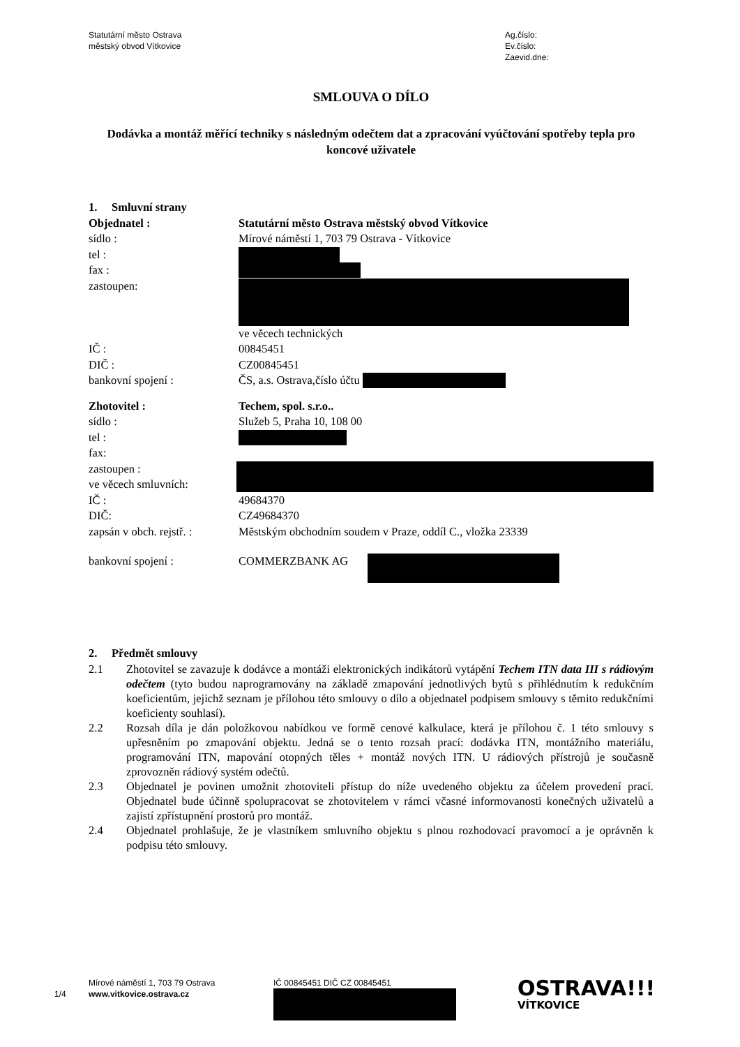Statutární město Ostrava
městský obvod Vítkovice
Ag.číslo:
Ev.číslo:
Zaevid.dne:
SMLOUVA O DÍLO
Dodávka a montáž měřící techniky s následným odečtem dat a zpracování vyúčtování spotřeby tepla pro koncové uživatele
1. Smluvní strany
Objednatel : Statutární město Ostrava městský obvod Vítkovice
sídlo : Mírové náměstí 1, 703 79 Ostrava - Vítkovice
tel :
fax :
zastoupen:
ve věcech technických
IČ : 00845451
DIČ : CZ00845451
bankovní spojení : ČS, a.s. Ostrava,číslo účtu
Zhotovitel : Techem, spol. s.r.o..
sídlo : Služeb 5, Praha 10, 108 00
tel :
fax:
zastoupen :
ve věcech smluvních:
IČ : 49684370
DIČ: CZ49684370
zapsán v obch. rejstř. : Městským obchodním soudem v Praze, oddíl C., vložka 23339
bankovní spojení : COMMERZBANK AG
2. Předmět smlouvy
2.1 Zhotovitel se zavazuje k dodávce a montáži elektronických indikátorů vytápění Techem ITN data III s rádiovým odečtem (tyto budou naprogramovány na základě zmapování jednotlivých bytů s přihlédnutím k redukčním koeficientům, jejichž seznam je přílohou této smlouvy o dílo a objednatel podpisem smlouvy s těmito redukčními koeficienty souhlasí).
2.2 Rozsah díla je dán položkovou nabídkou ve formě cenové kalkulace, která je přílohou č. 1 této smlouvy s upřesněním po zmapování objektu. Jedná se o tento rozsah prací: dodávka ITN, montážního materiálu, programování ITN, mapování otopných těles + montáž nových ITN. U rádiových přístrojů je současně zprovozněn rádiový systém odečtů.
2.3 Objednatel je povinen umožnit zhotoviteli přístup do níže uvedeného objektu za účelem provedení prací. Objednatel bude účinně spolupracovat se zhotovitelem v rámci včasné informovanosti konečných uživatelů a zajistí zpřístupnění prostorů pro montáž.
2.4 Objednatel prohlašuje, že je vlastníkem smluvního objektu s plnou rozhodovací pravomocí a je oprávněn k podpisu této smlouvy.
1/4
Mírové náměstí 1, 703 79 Ostrava
www.vitkovice.ostrava.cz
IČ 00845451 DIČ CZ 00845451
OSTRAVA!!!
VÍTKOVICE